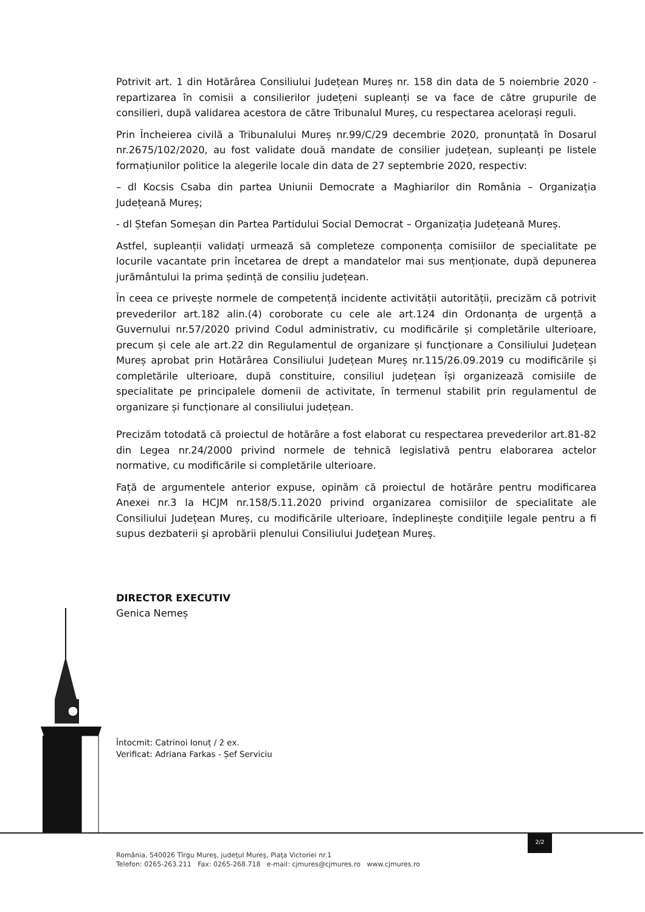Potrivit art. 1 din Hotărârea Consiliului Județean Mureș nr. 158 din data de 5 noiembrie 2020 - repartizarea în comisii a consilierilor județeni supleanți se va face de către grupurile de consilieri, după validarea acestora de către Tribunalul Mureș, cu respectarea acelorași reguli.
Prin Încheierea civilă a Tribunalului Mureș nr.99/C/29 decembrie 2020, pronunțată în Dosarul nr.2675/102/2020, au fost validate două mandate de consilier județean, supleanți pe listele formațiunilor politice la alegerile locale din data de 27 septembrie 2020, respectiv:
– dl Kocsis Csaba din partea Uniunii Democrate a Maghiarilor din România – Organizația Județeană Mureș;
- dl Ștefan Someșan din Partea Partidului Social Democrat – Organizația Județeană Mureș.
Astfel, supleanții validați urmează să completeze componența comisiilor de specialitate pe locurile vacantate prin încetarea de drept a mandatelor mai sus menționate, după depunerea jurământului la prima ședință de consiliu județean.
În ceea ce privește normele de competență incidente activității autorității, precizăm că potrivit prevederilor art.182 alin.(4) coroborate cu cele ale art.124 din Ordonanța de urgență a Guvernului nr.57/2020 privind Codul administrativ, cu modificările și completările ulterioare, precum și cele ale art.22 din Regulamentul de organizare și funcționare a Consiliului Județean Mureș aprobat prin Hotărârea Consiliului Județean Mureș nr.115/26.09.2019 cu modificările și completările ulterioare, după constituire, consiliul județean își organizează comisiile de specialitate pe principalele domenii de activitate, în termenul stabilit prin regulamentul de organizare și funcționare al consiliului județean.
Precizăm totodată că proiectul de hotărâre a fost elaborat cu respectarea prevederilor art.81-82 din Legea nr.24/2000 privind normele de tehnică legislativă pentru elaborarea actelor normative, cu modificările si completările ulterioare.
Față de argumentele anterior expuse, opinăm că proiectul de hotărâre pentru modificarea Anexei nr.3 la HCJM nr.158/5.11.2020 privind organizarea comisiilor de specialitate ale Consiliului Județean Mureș, cu modificările ulterioare, îndeplinește condiţiile legale pentru a fi supus dezbaterii şi aprobării plenului Consiliului Judeţean Mureş.
DIRECTOR EXECUTIV
Genica Nemeș
Întocmit: Catrinoi Ionuț / 2 ex.
Verificat: Adriana Farkas - Șef Serviciu
2/2
România, 540026 Tîrgu Mureş, judeţul Mureş, Piaţa Victoriei nr.1
Telefon: 0265-263.211 Fax: 0265-268.718 e-mail: cjmures@cjmures.ro www.cjmures.ro